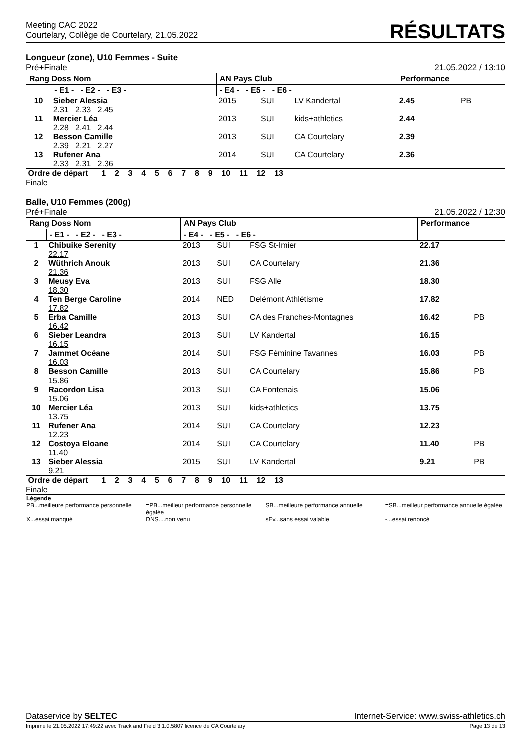Meeting CAC 2022
Courtelary, Collège de Courtelary, 21.05.2022
RÉSULTATS
Longueur (zone), U10 Femmes - Suite
Pré+Finale 21.05.2022 / 13:10
| Rang Doss Nom | | | AN Pays Club | | | Performance | |
| | - E1 - - E2 - - E3 - | | - E4 - - E5 - - E6 - | | | | |
| 10 | Sieber Alessia 2.31 2.33 2.45 | | 2015 | SUI | LV Kandertal | 2.45 | PB |
| 11 | Mercier Léa 2.28 2.41 2.44 | | 2013 | SUI | kids+athletics | 2.44 | |
| 12 | Besson Camille 2.39 2.21 2.27 | | 2013 | SUI | CA Courtelary | 2.39 | |
| 13 | Rufener Ana 2.33 2.31 2.36 | | 2014 | SUI | CA Courtelary | 2.36 | |
| Ordre de départ 1 2 3 4 5 6 7 8 9 10 11 12 13 | | | | | | | |
Finale
Balle, U10 Femmes (200g)
Pré+Finale 21.05.2022 / 12:30
| Rang Doss Nom | | | AN Pays Club | | | Performance | |
| | - E1 - - E2 - - E3 - | | - E4 - - E5 - - E6 - | | | | |
| 1 | Chibuike Serenity 22.17 | | 2013 | SUI | FSG St-Imier | 22.17 | |
| 2 | Wüthrich Anouk 21.36 | | 2013 | SUI | CA Courtelary | 21.36 | |
| 3 | Meusy Eva 18.30 | | 2013 | SUI | FSG Alle | 18.30 | |
| 4 | Ten Berge Caroline 17.82 | | 2014 | NED | Delémont Athlétisme | 17.82 | |
| 5 | Erba Camille 16.42 | | 2013 | SUI | CA des Franches-Montagnes | 16.42 | PB |
| 6 | Sieber Leandra 16.15 | | 2013 | SUI | LV Kandertal | 16.15 | |
| 7 | Jammet Océane 16.03 | | 2014 | SUI | FSG Féminine Tavannes | 16.03 | PB |
| 8 | Besson Camille 15.86 | | 2013 | SUI | CA Courtelary | 15.86 | PB |
| 9 | Racordon Lisa 15.06 | | 2013 | SUI | CA Fontenais | 15.06 | |
| 10 | Mercier Léa 13.75 | | 2013 | SUI | kids+athletics | 13.75 | |
| 11 | Rufener Ana 12.23 | | 2014 | SUI | CA Courtelary | 12.23 | |
| 12 | Costoya Eloane 11.40 | | 2014 | SUI | CA Courtelary | 11.40 | PB |
| 13 | Sieber Alessia 9.21 | | 2015 | SUI | LV Kandertal | 9.21 | PB |
| Ordre de départ 1 2 3 4 5 6 7 8 9 10 11 12 13 | | | | | | | |
Finale
Légende
PB...meilleure performance personnelle
=PB...meilleur performance personnelle égalée
SB...meilleure performance annuelle
=SB...meilleur performance annuelle égalée
X...essai manqué
DNS....non venu
sEv...sans essai valable
-...essai renoncé
Dataservice by SELTEC Internet-Service: www.swiss-athletics.ch
Imprimé le 21.05.2022 17:49:22 avec Track and Field 3.1.0.5807 licence de CA Courtelary Page 13 de 13